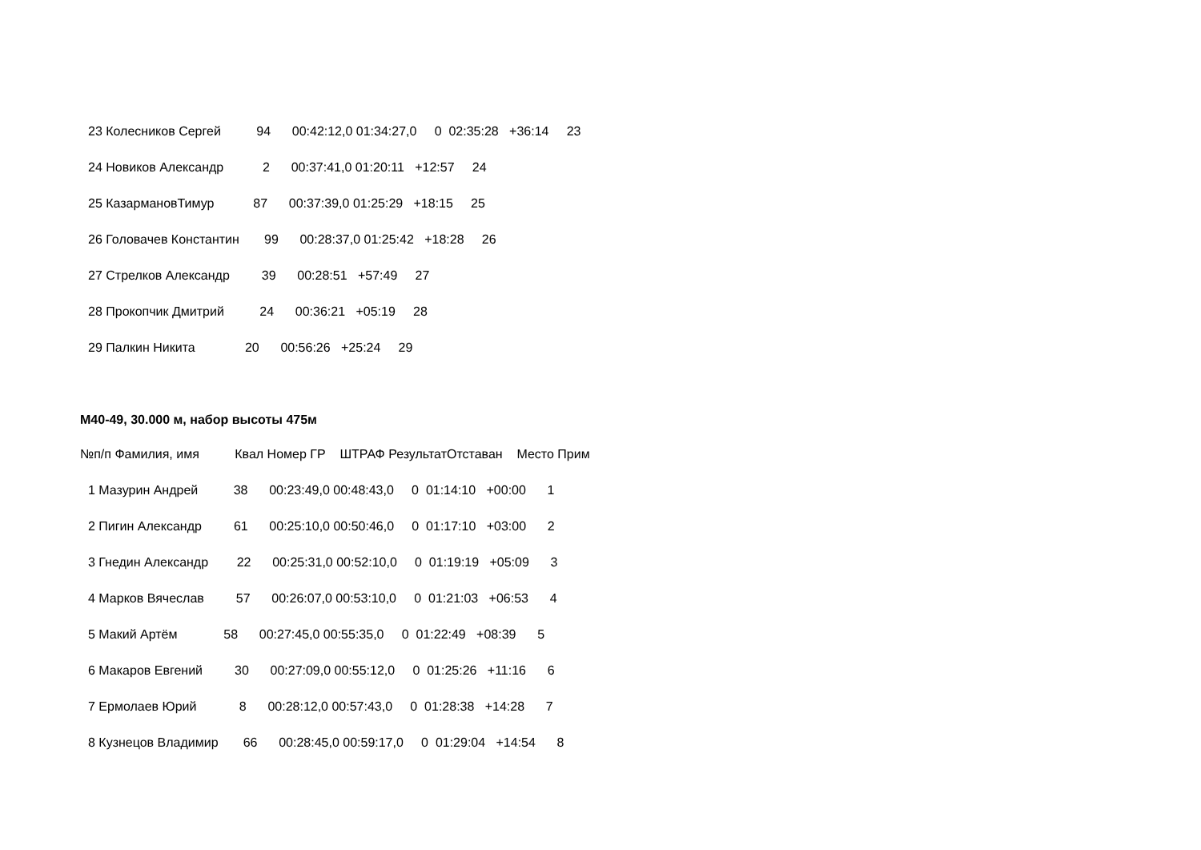23 Колесников Сергей 94 00:42:12,0 01:34:27,0 0 02:35:28 +36:14 23
24 Новиков Александр 2 00:37:41,0 01:20:11 +12:57 24
25 КазармановТимур 87 00:37:39,0 01:25:29 +18:15 25
26 Головачев Константин 99 00:28:37,0 01:25:42 +18:28 26
27 Стрелков Александр 39 00:28:51 +57:49 27
28 Прокопчик Дмитрий 24 00:36:21 +05:19 28
29 Палкин Никита 20 00:56:26 +25:24 29
М40-49, 30.000 м, набор высоты 475м
№п/п Фамилия, имя Квал Номер ГР ШТРАФ РезультатОтставан Место Прим
1 Мазурин Андрей 38 00:23:49,0 00:48:43,0 0 01:14:10 +00:00 1
2 Пигин Александр 61 00:25:10,0 00:50:46,0 0 01:17:10 +03:00 2
3 Гнедин Александр 22 00:25:31,0 00:52:10,0 0 01:19:19 +05:09 3
4 Марков Вячеслав 57 00:26:07,0 00:53:10,0 0 01:21:03 +06:53 4
5 Макий Артём 58 00:27:45,0 00:55:35,0 0 01:22:49 +08:39 5
6 Макаров Евгений 30 00:27:09,0 00:55:12,0 0 01:25:26 +11:16 6
7 Ермолаев Юрий 8 00:28:12,0 00:57:43,0 0 01:28:38 +14:28 7
8 Кузнецов Владимир 66 00:28:45,0 00:59:17,0 0 01:29:04 +14:54 8